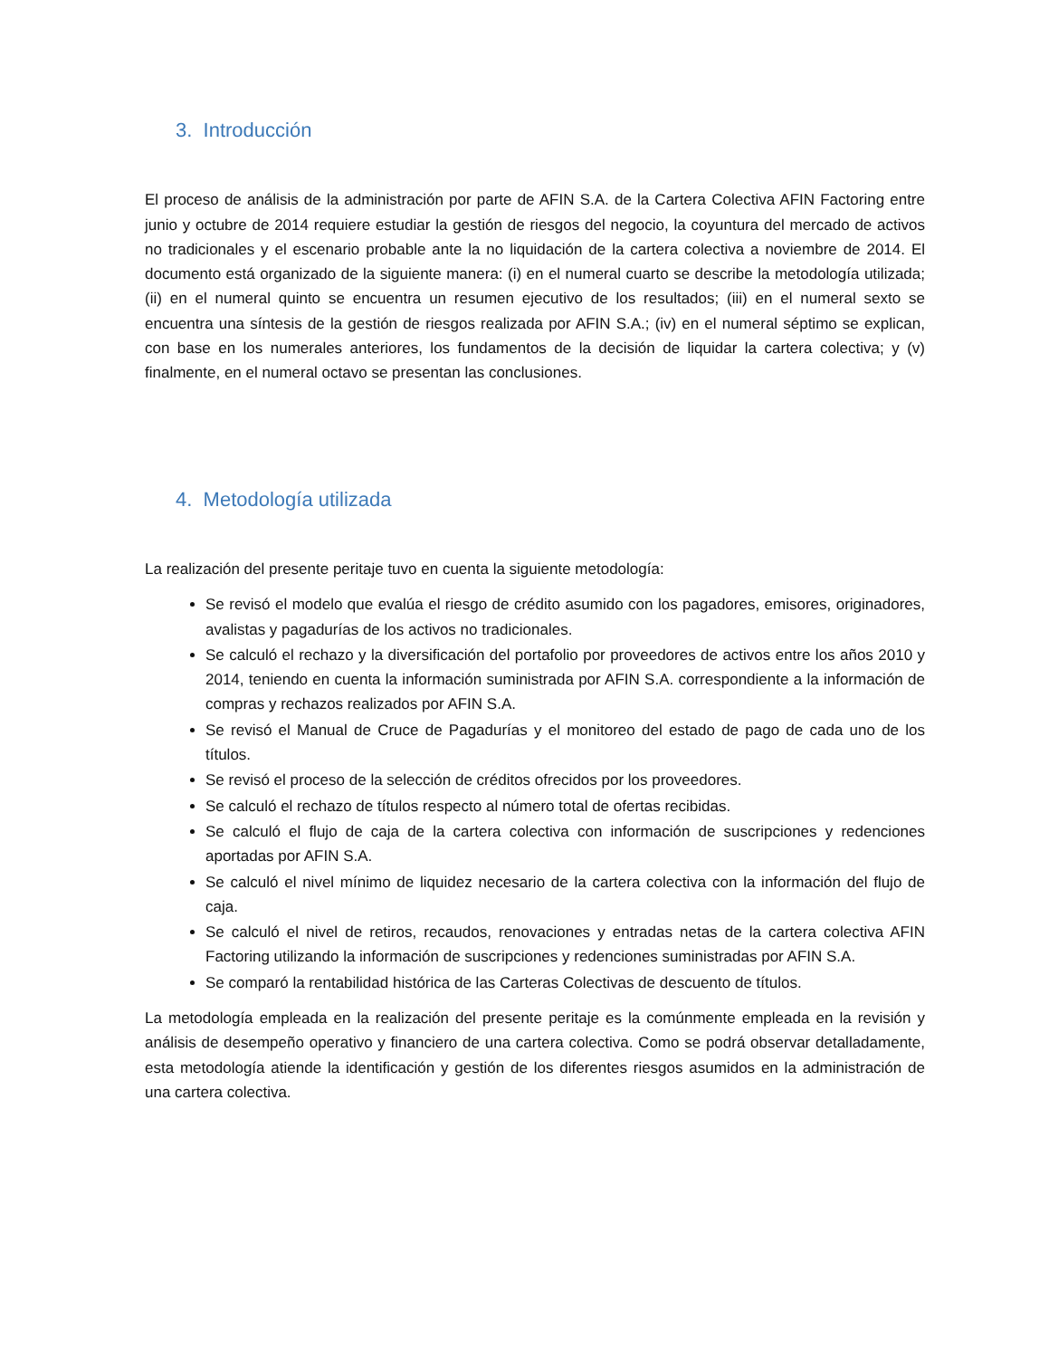3. Introducción
El proceso de análisis de la administración por parte de AFIN S.A. de la Cartera Colectiva AFIN Factoring entre junio y octubre de 2014 requiere estudiar la gestión de riesgos del negocio, la coyuntura del mercado de activos no tradicionales y el escenario probable ante la no liquidación de la cartera colectiva a noviembre de 2014. El documento está organizado de la siguiente manera: (i) en el numeral cuarto se describe la metodología utilizada; (ii) en el numeral quinto se encuentra un resumen ejecutivo de los resultados; (iii) en el numeral sexto se encuentra una síntesis de la gestión de riesgos realizada por AFIN S.A.; (iv) en el numeral séptimo se explican, con base en los numerales anteriores, los fundamentos de la decisión de liquidar la cartera colectiva; y (v) finalmente, en el numeral octavo se presentan las conclusiones.
4. Metodología utilizada
La realización del presente peritaje tuvo en cuenta la siguiente metodología:
Se revisó el modelo que evalúa el riesgo de crédito asumido con los pagadores, emisores, originadores, avalistas y pagadurías de los activos no tradicionales.
Se calculó el rechazo y la diversificación del portafolio por proveedores de activos entre los años 2010 y 2014, teniendo en cuenta la información suministrada por AFIN S.A. correspondiente a la información de compras y rechazos realizados por AFIN S.A.
Se revisó el Manual de Cruce de Pagadurías y el monitoreo del estado de pago de cada uno de los títulos.
Se revisó el proceso de la selección de créditos ofrecidos por los proveedores.
Se calculó el rechazo de títulos respecto al número total de ofertas recibidas.
Se calculó el flujo de caja de la cartera colectiva con información de suscripciones y redenciones aportadas por AFIN S.A.
Se calculó el nivel mínimo de liquidez necesario de la cartera colectiva con la información del flujo de caja.
Se calculó el nivel de retiros, recaudos, renovaciones y entradas netas de la cartera colectiva AFIN Factoring utilizando la información de suscripciones y redenciones suministradas por AFIN S.A.
Se comparó la rentabilidad histórica de las Carteras Colectivas de descuento de títulos.
La metodología empleada en la realización del presente peritaje es la comúnmente empleada en la revisión y análisis de desempeño operativo y financiero de una cartera colectiva. Como se podrá observar detalladamente, esta metodología atiende la identificación y gestión de los diferentes riesgos asumidos en la administración de una cartera colectiva.